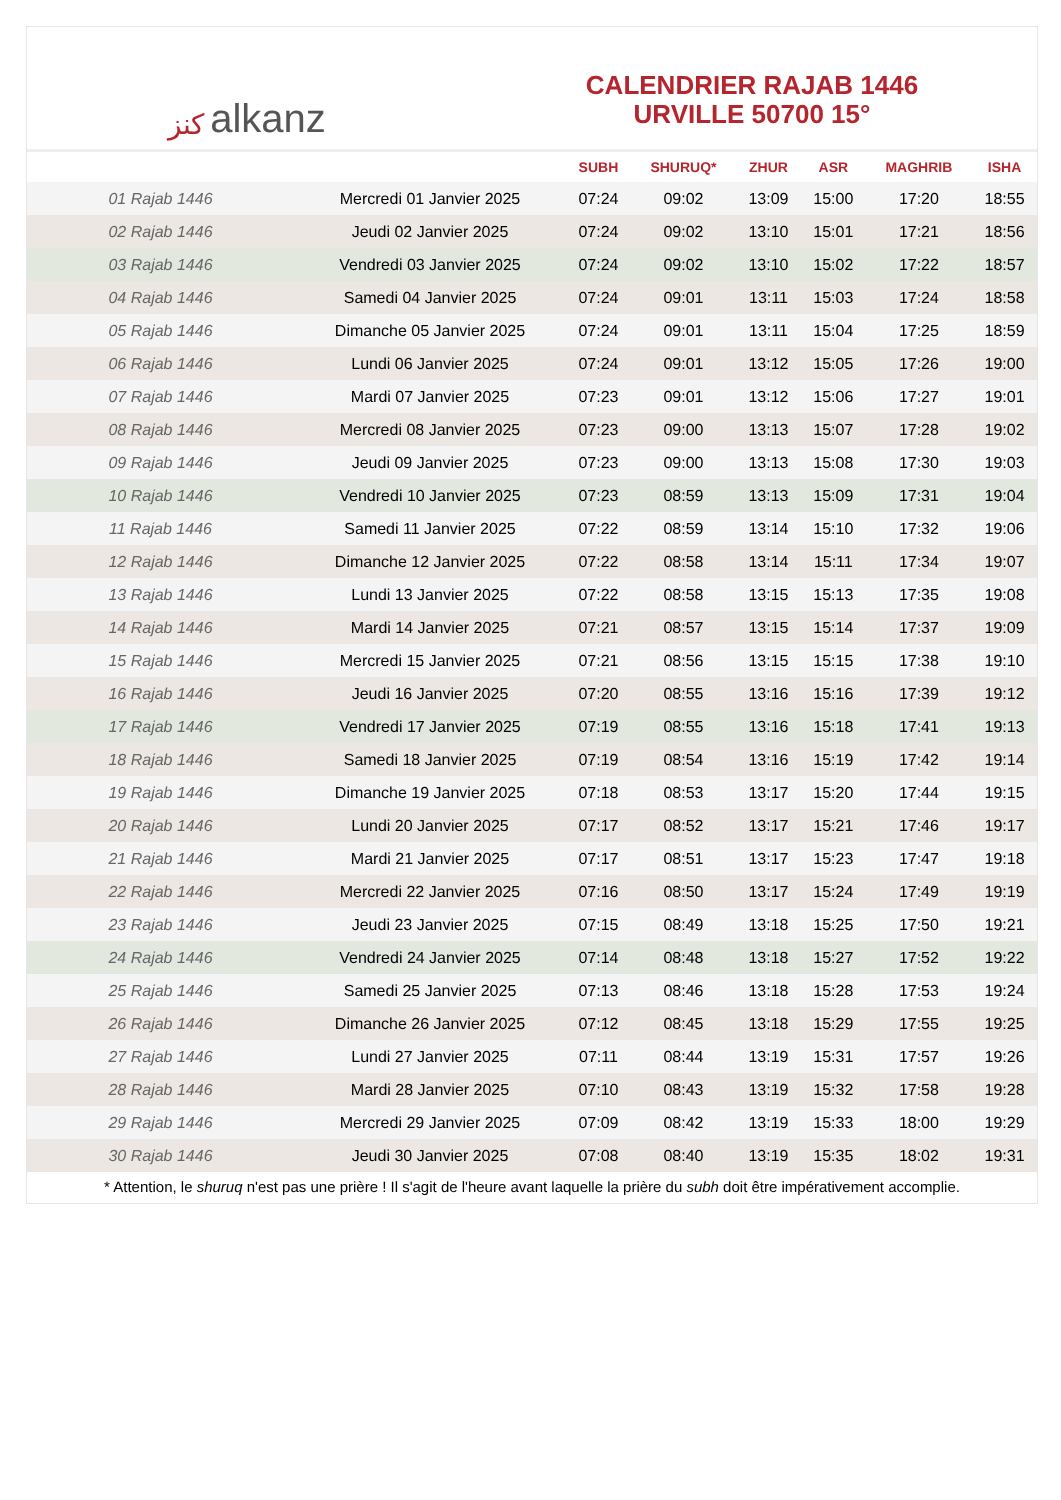ﻛﻨﺰ alkanz
CALENDRIER RAJAB 1446
URVILLE 50700 15°
| | | SUBH | SHURUQ* | ZHUR | ASR | MAGHRIB | ISHA |
| --- | --- | --- | --- | --- | --- | --- | --- |
| 01 Rajab 1446 | Mercredi 01 Janvier 2025 | 07:24 | 09:02 | 13:09 | 15:00 | 17:20 | 18:55 |
| 02 Rajab 1446 | Jeudi 02 Janvier 2025 | 07:24 | 09:02 | 13:10 | 15:01 | 17:21 | 18:56 |
| 03 Rajab 1446 | Vendredi 03 Janvier 2025 | 07:24 | 09:02 | 13:10 | 15:02 | 17:22 | 18:57 |
| 04 Rajab 1446 | Samedi 04 Janvier 2025 | 07:24 | 09:01 | 13:11 | 15:03 | 17:24 | 18:58 |
| 05 Rajab 1446 | Dimanche 05 Janvier 2025 | 07:24 | 09:01 | 13:11 | 15:04 | 17:25 | 18:59 |
| 06 Rajab 1446 | Lundi 06 Janvier 2025 | 07:24 | 09:01 | 13:12 | 15:05 | 17:26 | 19:00 |
| 07 Rajab 1446 | Mardi 07 Janvier 2025 | 07:23 | 09:01 | 13:12 | 15:06 | 17:27 | 19:01 |
| 08 Rajab 1446 | Mercredi 08 Janvier 2025 | 07:23 | 09:00 | 13:13 | 15:07 | 17:28 | 19:02 |
| 09 Rajab 1446 | Jeudi 09 Janvier 2025 | 07:23 | 09:00 | 13:13 | 15:08 | 17:30 | 19:03 |
| 10 Rajab 1446 | Vendredi 10 Janvier 2025 | 07:23 | 08:59 | 13:13 | 15:09 | 17:31 | 19:04 |
| 11 Rajab 1446 | Samedi 11 Janvier 2025 | 07:22 | 08:59 | 13:14 | 15:10 | 17:32 | 19:06 |
| 12 Rajab 1446 | Dimanche 12 Janvier 2025 | 07:22 | 08:58 | 13:14 | 15:11 | 17:34 | 19:07 |
| 13 Rajab 1446 | Lundi 13 Janvier 2025 | 07:22 | 08:58 | 13:15 | 15:13 | 17:35 | 19:08 |
| 14 Rajab 1446 | Mardi 14 Janvier 2025 | 07:21 | 08:57 | 13:15 | 15:14 | 17:37 | 19:09 |
| 15 Rajab 1446 | Mercredi 15 Janvier 2025 | 07:21 | 08:56 | 13:15 | 15:15 | 17:38 | 19:10 |
| 16 Rajab 1446 | Jeudi 16 Janvier 2025 | 07:20 | 08:55 | 13:16 | 15:16 | 17:39 | 19:12 |
| 17 Rajab 1446 | Vendredi 17 Janvier 2025 | 07:19 | 08:55 | 13:16 | 15:18 | 17:41 | 19:13 |
| 18 Rajab 1446 | Samedi 18 Janvier 2025 | 07:19 | 08:54 | 13:16 | 15:19 | 17:42 | 19:14 |
| 19 Rajab 1446 | Dimanche 19 Janvier 2025 | 07:18 | 08:53 | 13:17 | 15:20 | 17:44 | 19:15 |
| 20 Rajab 1446 | Lundi 20 Janvier 2025 | 07:17 | 08:52 | 13:17 | 15:21 | 17:46 | 19:17 |
| 21 Rajab 1446 | Mardi 21 Janvier 2025 | 07:17 | 08:51 | 13:17 | 15:23 | 17:47 | 19:18 |
| 22 Rajab 1446 | Mercredi 22 Janvier 2025 | 07:16 | 08:50 | 13:17 | 15:24 | 17:49 | 19:19 |
| 23 Rajab 1446 | Jeudi 23 Janvier 2025 | 07:15 | 08:49 | 13:18 | 15:25 | 17:50 | 19:21 |
| 24 Rajab 1446 | Vendredi 24 Janvier 2025 | 07:14 | 08:48 | 13:18 | 15:27 | 17:52 | 19:22 |
| 25 Rajab 1446 | Samedi 25 Janvier 2025 | 07:13 | 08:46 | 13:18 | 15:28 | 17:53 | 19:24 |
| 26 Rajab 1446 | Dimanche 26 Janvier 2025 | 07:12 | 08:45 | 13:18 | 15:29 | 17:55 | 19:25 |
| 27 Rajab 1446 | Lundi 27 Janvier 2025 | 07:11 | 08:44 | 13:19 | 15:31 | 17:57 | 19:26 |
| 28 Rajab 1446 | Mardi 28 Janvier 2025 | 07:10 | 08:43 | 13:19 | 15:32 | 17:58 | 19:28 |
| 29 Rajab 1446 | Mercredi 29 Janvier 2025 | 07:09 | 08:42 | 13:19 | 15:33 | 18:00 | 19:29 |
| 30 Rajab 1446 | Jeudi 30 Janvier 2025 | 07:08 | 08:40 | 13:19 | 15:35 | 18:02 | 19:31 |
* Attention, le shuruq n'est pas une prière ! Il s'agit de l'heure avant laquelle la prière du subh doit être impérativement accomplie.